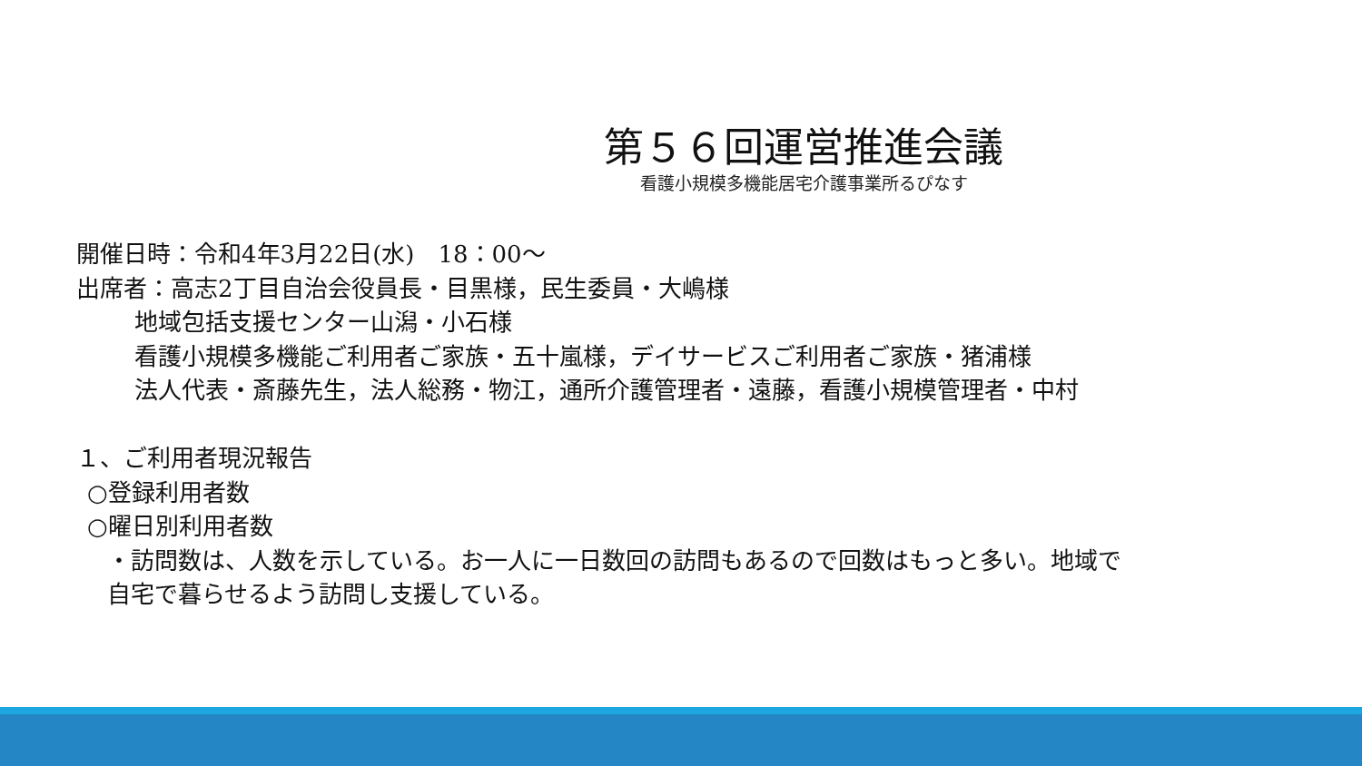第５６回運営推進会議
看護小規模多機能居宅介護事業所るぴなす
開催日時：令和4年3月22日(水)　18：00～
出席者：高志2丁目自治会役員長・目黒様，民生委員・大嶋様
地域包括支援センター山潟・小石様
看護小規模多機能ご利用者ご家族・五十嵐様，デイサービスご利用者ご家族・猪浦様
法人代表・斎藤先生，法人総務・物江，通所介護管理者・遠藤，看護小規模管理者・中村
１、ご利用者現況報告
○登録利用者数
○曜日別利用者数
・訪問数は、人数を示している。お一人に一日数回の訪問もあるので回数はもっと多い。地域で
自宅で暮らせるよう訪問し支援している。